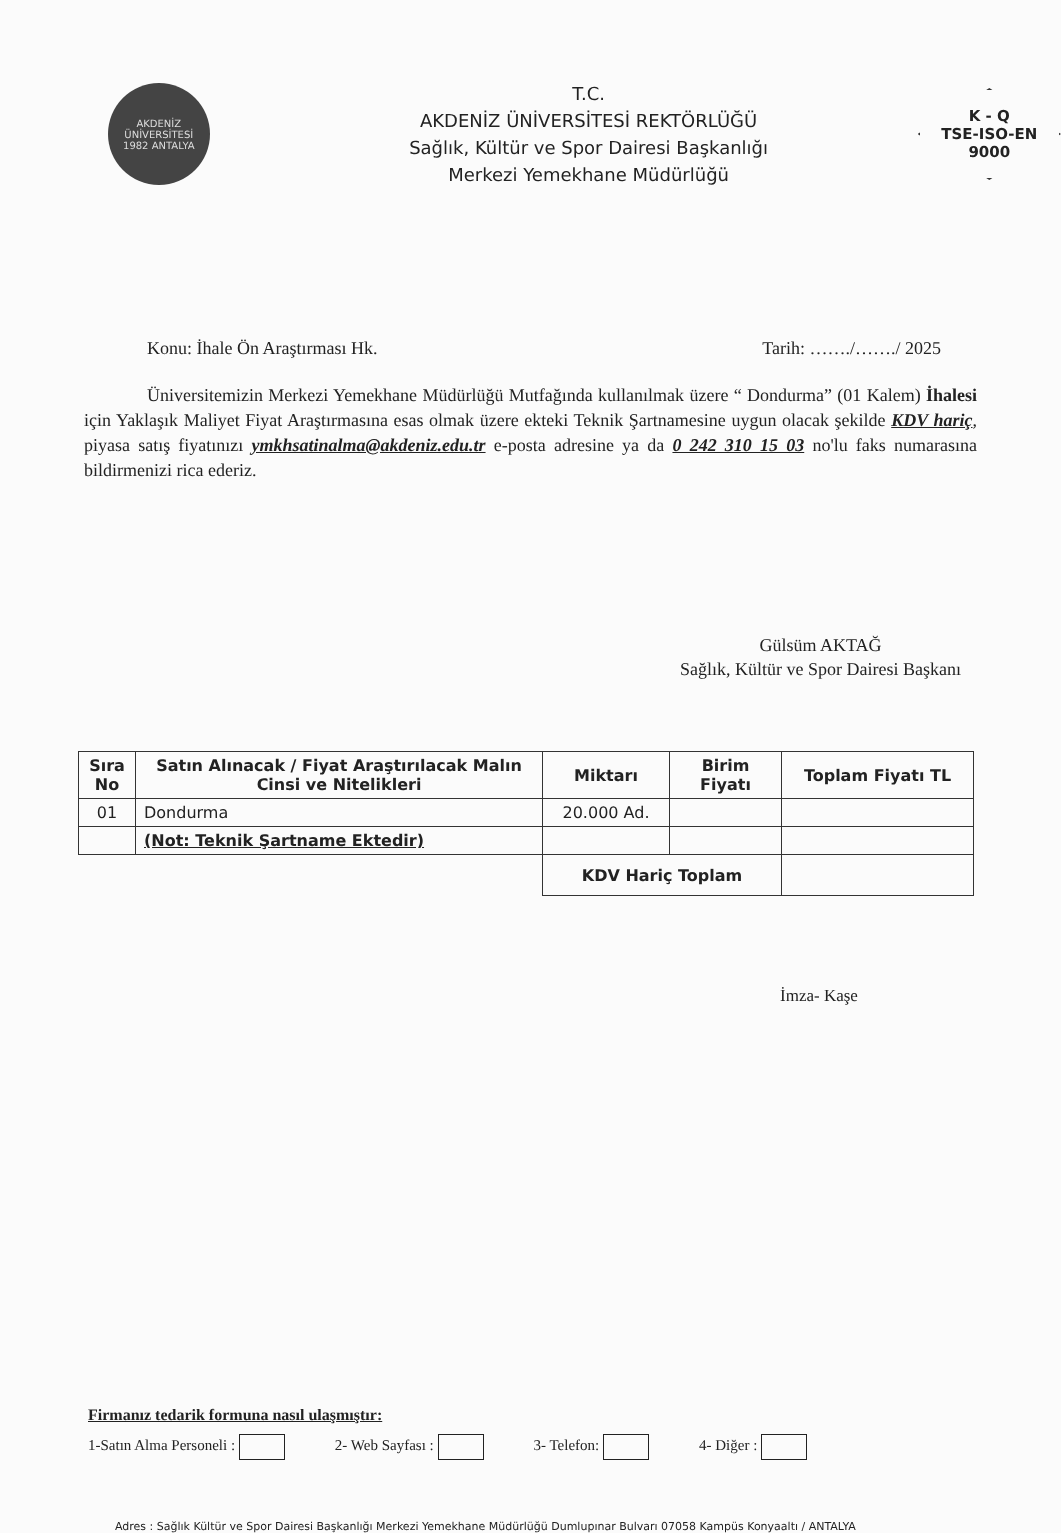AKDENİZ ÜNİVERSİTESİ
1982 ANTALYA
T.C.
AKDENİZ ÜNİVERSİTESİ REKTÖRLÜĞÜ
Sağlık, Kültür ve Spor Dairesi Başkanlığı
Merkezi Yemekhane Müdürlüğü
K - Q
TSE-ISO-EN
9000
Konu: İhale Ön Araştırması Hk. Tarih: ……./……./ 2025
Üniversitemizin Merkezi Yemekhane Müdürlüğü Mutfağında kullanılmak üzere “ Dondurma” (01 Kalem) İhalesi için Yaklaşık Maliyet Fiyat Araştırmasına esas olmak üzere ekteki Teknik Şartnamesine uygun olacak şekilde KDV hariç, piyasa satış fiyatınızı ymkhsatinalma@akdeniz.edu.tr e-posta adresine ya da 0 242 310 15 03 no'lu faks numarasına bildirmenizi rica ederiz.
Gülsüm AKTAĞ
Sağlık, Kültür ve Spor Dairesi Başkanı
| Sıra No | Satın Alınacak / Fiyat Araştırılacak Malın Cinsi ve Nitelikleri | Miktarı | Birim Fiyatı | Toplam Fiyatı TL |
| --- | --- | --- | --- | --- |
| 01 | Dondurma | 20.000 Ad. | | |
| | (Not: Teknik Şartname Ektedir) | | | |
| | | KDV Hariç Toplam | | |
İmza- Kaşe
Firmanız tedarik formuna nasıl ulaşmıştır:
1-Satın Alma Personeli : 2- Web Sayfası : 3- Telefon: 4- Diğer :
Adres : Sağlık Kültür ve Spor Dairesi Başkanlığı Merkezi Yemekhane Müdürlüğü Dumlupınar Bulvarı 07058 Kampüs Konyaaltı / ANTALYA